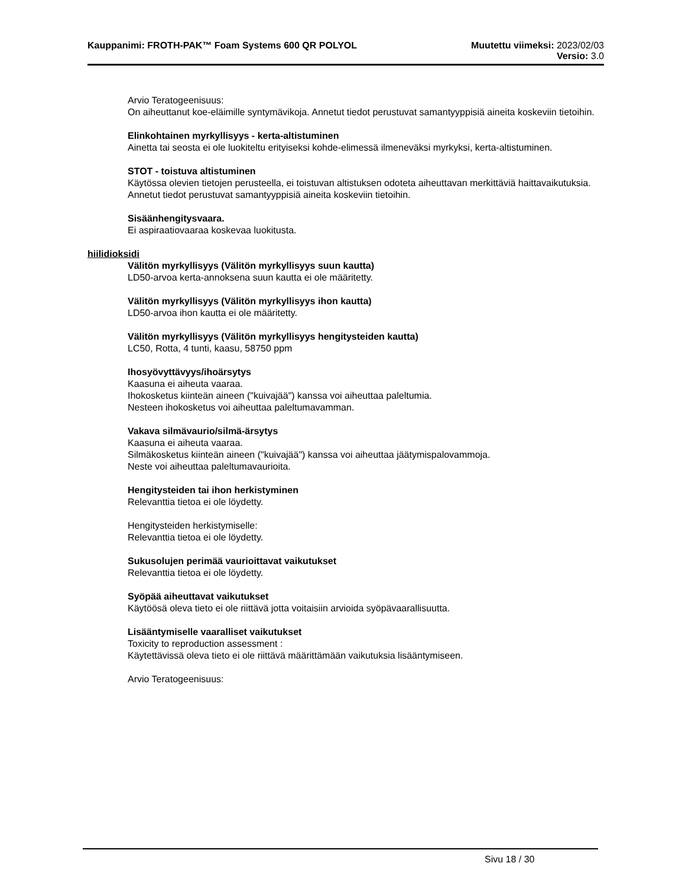Kauppanimi: FROTH-PAK™ Foam Systems 600 QR POLYOL Muutettu viimeksi: 2023/02/03
Versio: 3.0
Arvio Teratogeenisuus:
On aiheuttanut koe-eläimille syntymävikoja. Annetut tiedot perustuvat samantyyppisiä aineita koskeviin tietoihin.
Elinkohtainen myrkyllisyys - kerta-altistuminen
Ainetta tai seosta ei ole luokiteltu erityiseksi kohde-elimessä ilmeneväksi myrkyksi, kerta-altistuminen.
STOT - toistuva altistuminen
Käytössa olevien tietojen perusteella, ei toistuvan altistuksen odoteta aiheuttavan merkittäviä haittavaikutuksia.
Annetut tiedot perustuvat samantyyppisiä aineita koskeviin tietoihin.
Sisäänhengitysvaara.
Ei aspiraatiovaaraa koskevaa luokitusta.
hiilidioksidi
Välitön myrkyllisyys (Välitön myrkyllisyys suun kautta)
LD50-arvoa kerta-annoksena suun kautta ei ole määritetty.
Välitön myrkyllisyys (Välitön myrkyllisyys ihon kautta)
LD50-arvoa ihon kautta ei ole määritetty.
Välitön myrkyllisyys (Välitön myrkyllisyys hengitysteiden kautta)
LC50, Rotta, 4 tunti, kaasu, 58750 ppm
Ihosyövyttävyys/ihoärsytys
Kaasuna ei aiheuta vaaraa.
Ihokosketus kiinteän aineen ("kuivajää") kanssa voi aiheuttaa paleltumia.
Nesteen ihokosketus voi aiheuttaa paleltumavamman.
Vakava silmävaurio/silmä-ärsytys
Kaasuna ei aiheuta vaaraa.
Silmäkosketus kiinteän aineen ("kuivajää") kanssa voi aiheuttaa jäätymispalovammoja.
Neste voi aiheuttaa paleltumavaurioita.
Hengitysteiden tai ihon herkistyminen
Relevanttia tietoa ei ole löydetty.
Hengitysteiden herkistymiselle:
Relevanttia tietoa ei ole löydetty.
Sukusolujen perimää vaurioittavat vaikutukset
Relevanttia tietoa ei ole löydetty.
Syöpää aiheuttavat vaikutukset
Käytöösä oleva tieto ei ole riittävä jotta voitaisiin arvioida syöpävaarallisuutta.
Lisääntymiselle vaaralliset vaikutukset
Toxicity to reproduction assessment :
Käytettävissä oleva tieto ei ole riittävä määrittämään vaikutuksia lisääntymiseen.
Arvio Teratogeenisuus:
Sivu 18 / 30